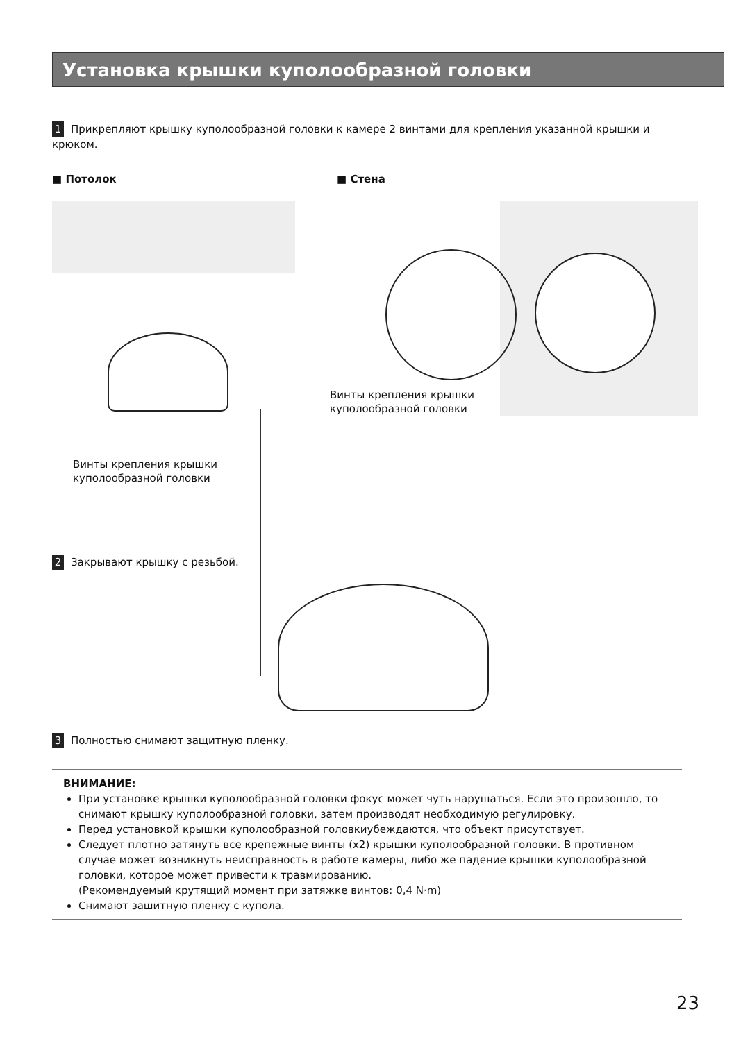Установка крышки куполообразной головки
1 Прикрепляют крышку куполообразной головки к камере 2 винтами для крепления указанной крышки и крюком.
■ Потолок ■ Стена
Винты крепления крышки
куполообразной головки
Винты крепления крышки
куполообразной головки
2 Закрывают крышку с резьбой.
3 Полностью снимают защитную пленку.
ВНИМАНИЕ:
При установке крышки куполообразной головки фокус может чуть нарушаться. Если это произошло, то снимают крышку куполообразной головки, затем производят необходимую регулировку.
Перед установкой крышки куполообразной головкиубеждаются, что объект присутствует.
Следует плотно затянуть все крепежные винты (x2) крышки куполообразной головки. В противном случае может возникнуть неисправность в работе камеры, либо же падение крышки куполообразной головки, которое может привести к травмированию.
(Рекомендуемый крутящий момент при затяжке винтов: 0,4 N·m)
Снимают зашитную пленку с купола.
23